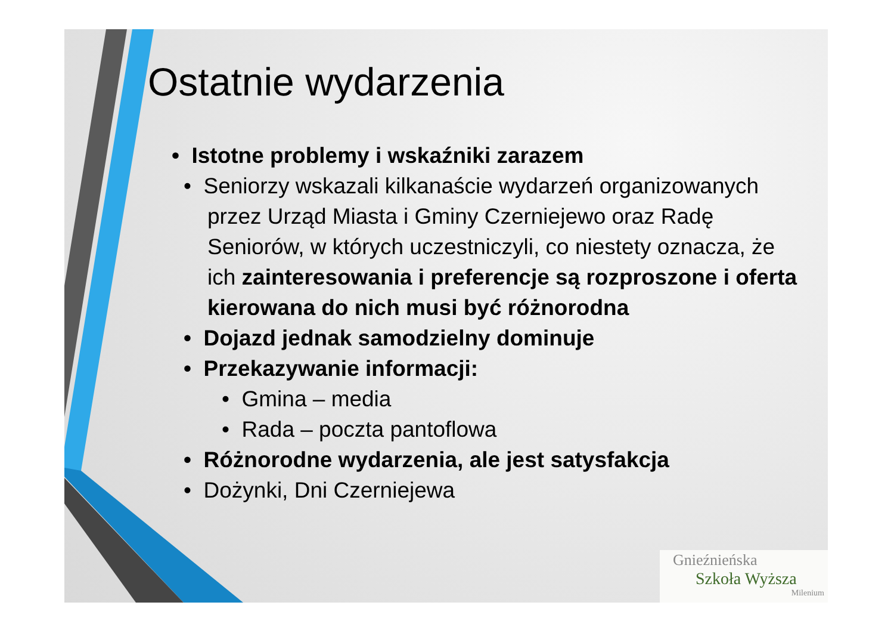Ostatnie wydarzenia
• Istotne problemy i wskaźniki zarazem
• Seniorzy wskazali kilkanaście wydarzeń organizowanych przez Urząd Miasta i Gminy Czerniejewo oraz Radę Seniorów, w których uczestniczyli, co niestety oznacza, że ich zainteresowania i preferencje są rozproszone i oferta kierowana do nich musi być różnorodna
• Dojazd jednak samodzielny dominuje
• Przekazywanie informacji:
• Gmina – media
• Rada – poczta pantoflowa
• Różnorodne wydarzenia, ale jest satysfakcja
• Dożynki, Dni Czerniejewa
Gnieźnieńska
Szkoła Wyższa
Milenium